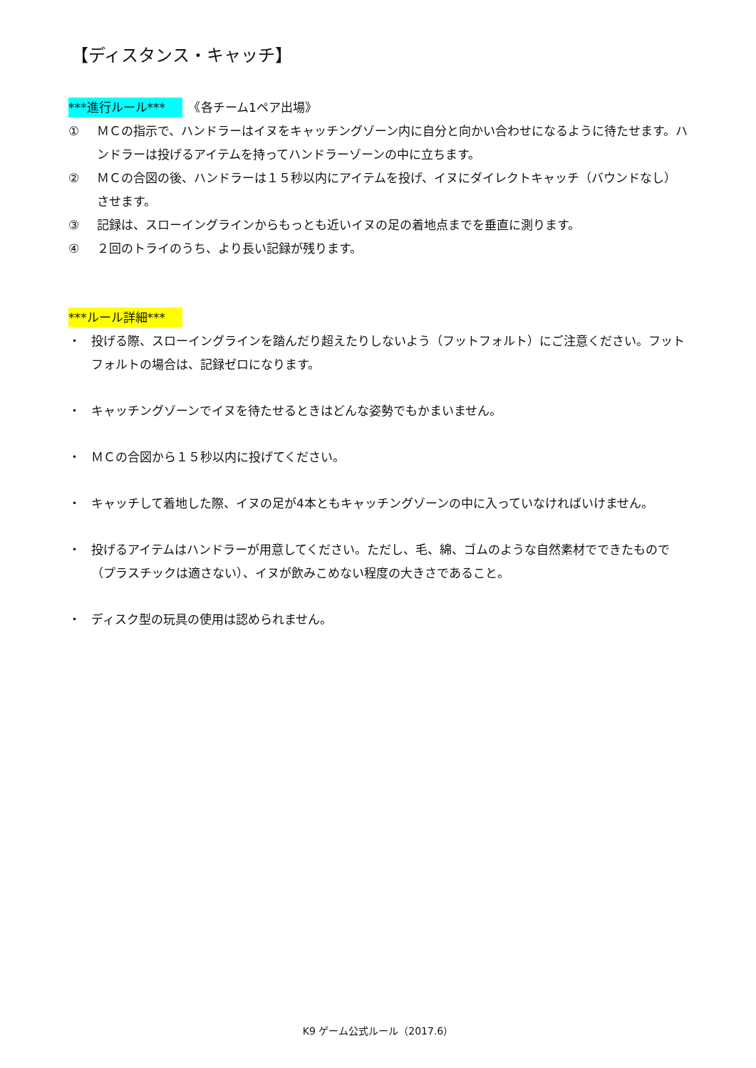【ディスタンス・キャッチ】
***進行ルール***　《各チーム1ペア出場》
① ＭＣの指示で、ハンドラーはイヌをキャッチングゾーン内に自分と向かい合わせになるように待たせます。ハンドラーは投げるアイテムを持ってハンドラーゾーンの中に立ちます。
② ＭＣの合図の後、ハンドラーは１５秒以内にアイテムを投げ、イヌにダイレクトキャッチ（バウンドなし）させます。
③ 記録は、スローイングラインからもっとも近いイヌの足の着地点までを垂直に測ります。
④ ２回のトライのうち、より長い記録が残ります。
***ルール詳細***
・ 投げる際、スローイングラインを踏んだり超えたりしないよう（フットフォルト）にご注意ください。フットフォルトの場合は、記録ゼロになります。
・ キャッチングゾーンでイヌを待たせるときはどんな姿勢でもかまいません。
・ ＭＣの合図から１５秒以内に投げてください。
・ キャッチして着地した際、イヌの足が4本ともキャッチングゾーンの中に入っていなければいけません。
・ 投げるアイテムはハンドラーが用意してください。ただし、毛、綿、ゴムのような自然素材でできたもので（プラスチックは適さない）、イヌが飲みこめない程度の大きさであること。
・ ディスク型の玩具の使用は認められません。
K9 ゲーム公式ルール（2017.6）